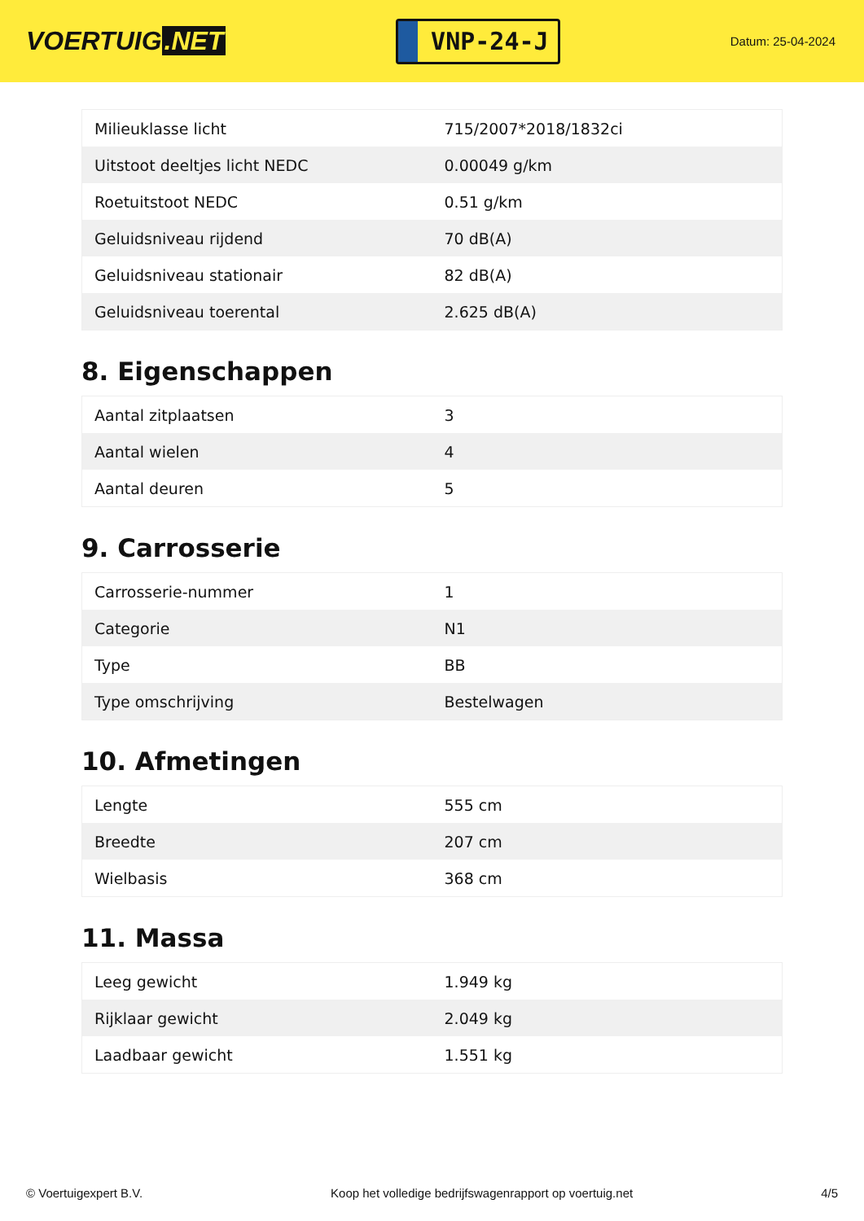VOERTUIG.NET
VNP-24-J
Datum: 25-04-2024
| Milieuklasse licht | 715/2007*2018/1832ci |
| Uitstoot deeltjes licht NEDC | 0.00049 g/km |
| Roetuitstoot NEDC | 0.51 g/km |
| Geluidsniveau rijdend | 70 dB(A) |
| Geluidsniveau stationair | 82 dB(A) |
| Geluidsniveau toerental | 2.625 dB(A) |
8. Eigenschappen
| Aantal zitplaatsen | 3 |
| Aantal wielen | 4 |
| Aantal deuren | 5 |
9. Carrosserie
| Carrosserie-nummer | 1 |
| Categorie | N1 |
| Type | BB |
| Type omschrijving | Bestelwagen |
10. Afmetingen
| Lengte | 555 cm |
| Breedte | 207 cm |
| Wielbasis | 368 cm |
11. Massa
| Leeg gewicht | 1.949 kg |
| Rijklaar gewicht | 2.049 kg |
| Laadbaar gewicht | 1.551 kg |
© Voertuigexpert B.V. Koop het volledige bedrijfswagenrapport op voertuig.net 4/5